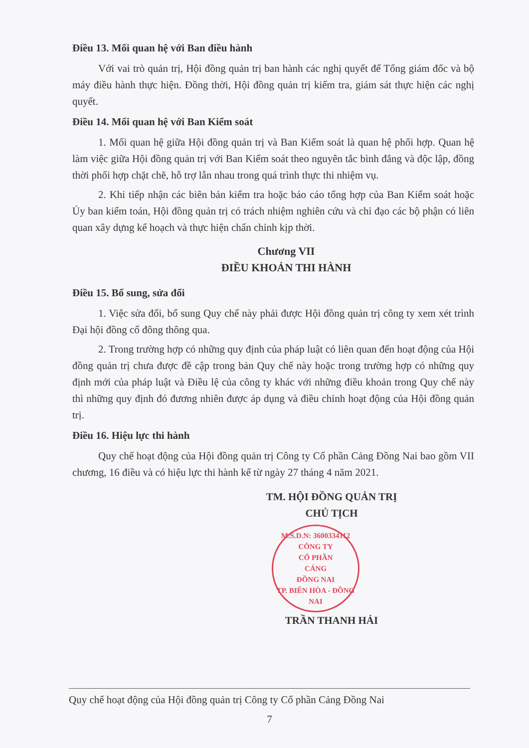Điều 13. Mối quan hệ với Ban điều hành
Với vai trò quản trị, Hội đồng quản trị ban hành các nghị quyết để Tổng giám đốc và bộ máy điều hành thực hiện. Đồng thời, Hội đồng quản trị kiểm tra, giám sát thực hiện các nghị quyết.
Điều 14. Mối quan hệ với Ban Kiểm soát
1. Mối quan hệ giữa Hội đồng quản trị và Ban Kiểm soát là quan hệ phối hợp. Quan hệ làm việc giữa Hội đồng quản trị với Ban Kiểm soát theo nguyên tắc bình đẳng và độc lập, đồng thời phối hợp chặt chẽ, hỗ trợ lẫn nhau trong quá trình thực thi nhiệm vụ.
2. Khi tiếp nhận các biên bản kiểm tra hoặc báo cáo tổng hợp của Ban Kiểm soát hoặc Ủy ban kiểm toán, Hội đồng quản trị có trách nhiệm nghiên cứu và chỉ đạo các bộ phận có liên quan xây dựng kế hoạch và thực hiện chấn chỉnh kịp thời.
Chương VII
ĐIỀU KHOẢN THI HÀNH
Điều 15. Bổ sung, sửa đổi
1. Việc sửa đổi, bổ sung Quy chế này phải được Hội đồng quản trị công ty xem xét trình Đại hội đồng cổ đông thông qua.
2. Trong trường hợp có những quy định của pháp luật có liên quan đến hoạt động của Hội đồng quản trị chưa được đề cập trong bản Quy chế này hoặc trong trường hợp có những quy định mới của pháp luật và Điều lệ của công ty khác với những điều khoản trong Quy chế này thì những quy định đó đương nhiên được áp dụng và điều chỉnh hoạt động của Hội đồng quản trị.
Điều 16. Hiệu lực thi hành
Quy chế hoạt động của Hội đồng quản trị Công ty Cổ phần Cảng Đồng Nai bao gồm VII chương, 16 điều và có hiệu lực thi hành kể từ ngày 27 tháng 4 năm 2021.
TM. HỘI ĐỒNG QUẢN TRỊ
CHỦ TỊCH
M.S.D.N: 3600334112
CÔNG TY
CỔ PHẦN
CẢNG
ĐỒNG NAI
TP. BIÊN HÒA - ĐỒNG NAI
TRẦN THANH HẢI
Quy chế hoạt động của Hội đồng quản trị Công ty Cổ phần Cảng Đồng Nai
7